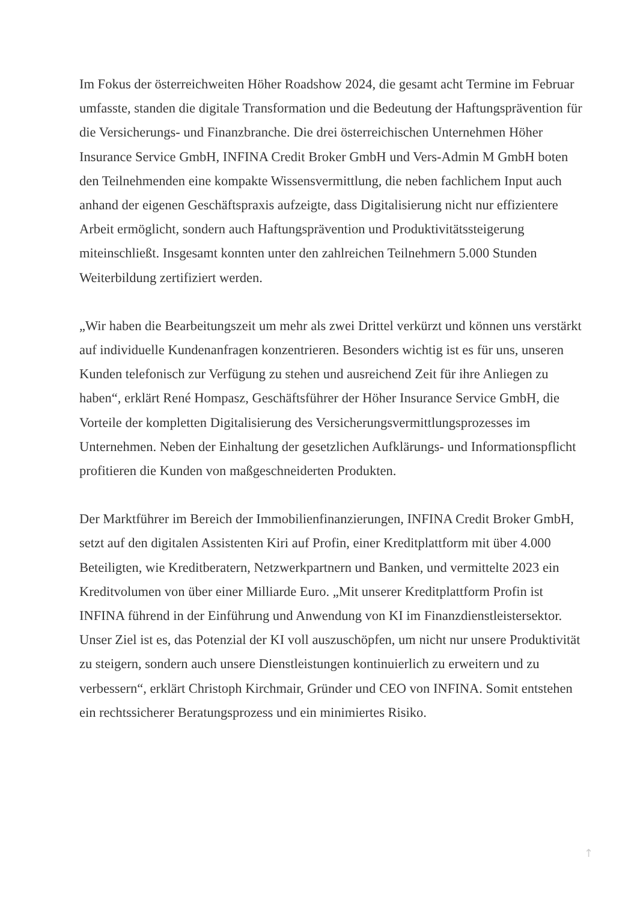Im Fokus der österreichweiten Höher Roadshow 2024, die gesamt acht Termine im Februar umfasste, standen die digitale Transformation und die Bedeutung der Haftungsprävention für die Versicherungs- und Finanzbranche. Die drei österreichischen Unternehmen Höher Insurance Service GmbH, INFINA Credit Broker GmbH und Vers-Admin M GmbH boten den Teilnehmenden eine kompakte Wissensvermittlung, die neben fachlichem Input auch anhand der eigenen Geschäftspraxis aufzeigte, dass Digitalisierung nicht nur effizientere Arbeit ermöglicht, sondern auch Haftungsprävention und Produktivitätssteigerung miteinschließt. Insgesamt konnten unter den zahlreichen Teilnehmern 5.000 Stunden Weiterbildung zertifiziert werden.
„Wir haben die Bearbeitungszeit um mehr als zwei Drittel verkürzt und können uns verstärkt auf individuelle Kundenanfragen konzentrieren. Besonders wichtig ist es für uns, unseren Kunden telefonisch zur Verfügung zu stehen und ausreichend Zeit für ihre Anliegen zu haben“, erklärt René Hompasz, Geschäftsführer der Höher Insurance Service GmbH, die Vorteile der kompletten Digitalisierung des Versicherungsvermittlungsprozesses im Unternehmen. Neben der Einhaltung der gesetzlichen Aufklärungs- und Informationspflicht profitieren die Kunden von maßgeschneiderten Produkten.
Der Marktführer im Bereich der Immobilienfinanzierungen, INFINA Credit Broker GmbH, setzt auf den digitalen Assistenten Kiri auf Profin, einer Kreditplattform mit über 4.000 Beteiligten, wie Kreditberatern, Netzwerkpartnern und Banken, und vermittelte 2023 ein Kreditvolumen von über einer Milliarde Euro. „Mit unserer Kreditplattform Profin ist INFINA führend in der Einführung und Anwendung von KI im Finanzdienstleistersektor. Unser Ziel ist es, das Potenzial der KI voll auszuschöpfen, um nicht nur unsere Produktivität zu steigern, sondern auch unsere Dienstleistungen kontinuierlich zu erweitern und zu verbessern“, erklärt Christoph Kirchmair, Gründer und CEO von INFINA. Somit entstehen ein rechtssicherer Beratungsprozess und ein minimiertes Risiko.
↑